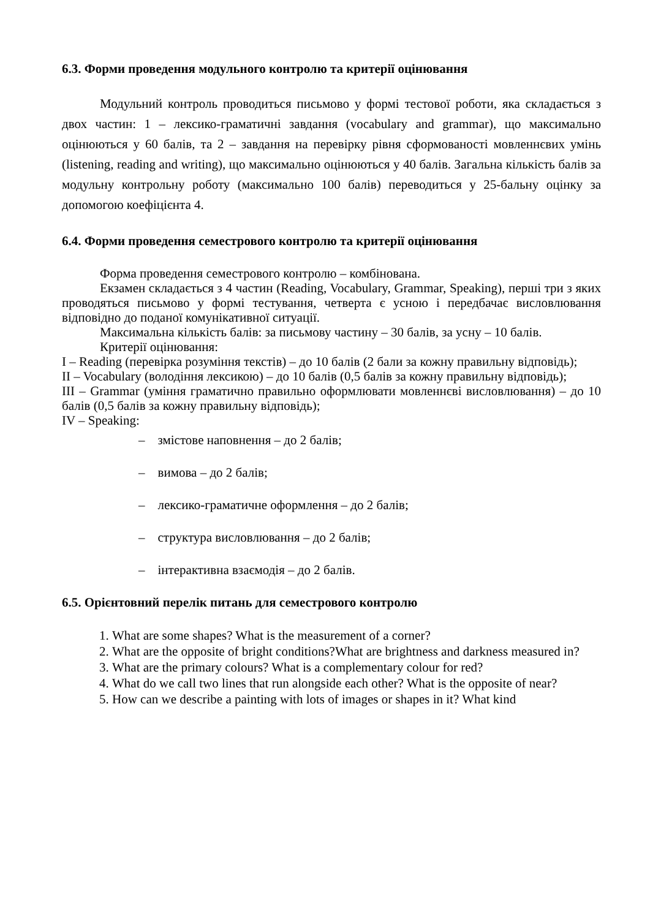6.3. Форми проведення модульного контролю та критерії оцінювання
Модульний контроль проводиться письмово у формі тестової роботи, яка складається з двох частин: 1 – лексико-граматичні завдання (vocabulary and grammar), що максимально оцінюються у 60 балів, та 2 – завдання на перевірку рівня сформованості мовленнєвих умінь (listening, reading and writing), що максимально оцінюються у 40 балів. Загальна кількість балів за модульну контрольну роботу (максимально 100 балів) переводиться у 25-бальну оцінку за допомогою коефіцієнта 4.
6.4. Форми проведення семестрового контролю та критерії оцінювання
Форма проведення семестрового контролю – комбінована.
Екзамен складається з 4 частин (Reading, Vocabulary, Grammar, Speaking), перші три з яких проводяться письмово у формі тестування, четверта є усною і передбачає висловлювання відповідно до поданої комунікативної ситуації.
Максимальна кількість балів: за письмову частину – 30 балів, за усну – 10 балів.
Критерії оцінювання:
I – Reading (перевірка розуміння текстів) – до 10 балів (2 бали за кожну правильну відповідь);
II – Vocabulary (володіння лексикою) – до 10 балів (0,5 балів за кожну правильну відповідь);
III – Grammar (уміння граматично правильно оформлювати мовленнєві висловлювання) – до 10 балів (0,5 балів за кожну правильну відповідь);
IV – Speaking:
– змістове наповнення – до 2 балів;
– вимова – до 2 балів;
– лексико-граматичне оформлення – до 2 балів;
– структура висловлювання – до 2 балів;
– інтерактивна взаємодія – до 2 балів.
6.5. Орієнтовний перелік питань для семестрового контролю
1. What are some shapes? What is the measurement of a corner?
2. What are the opposite of bright conditions?What are brightness and darkness measured in?
3. What are the primary colours? What is a complementary colour for red?
4. What do we call two lines that run alongside each other? What is the opposite of near?
5. How can we describe a painting with lots of images or shapes in it? What kind